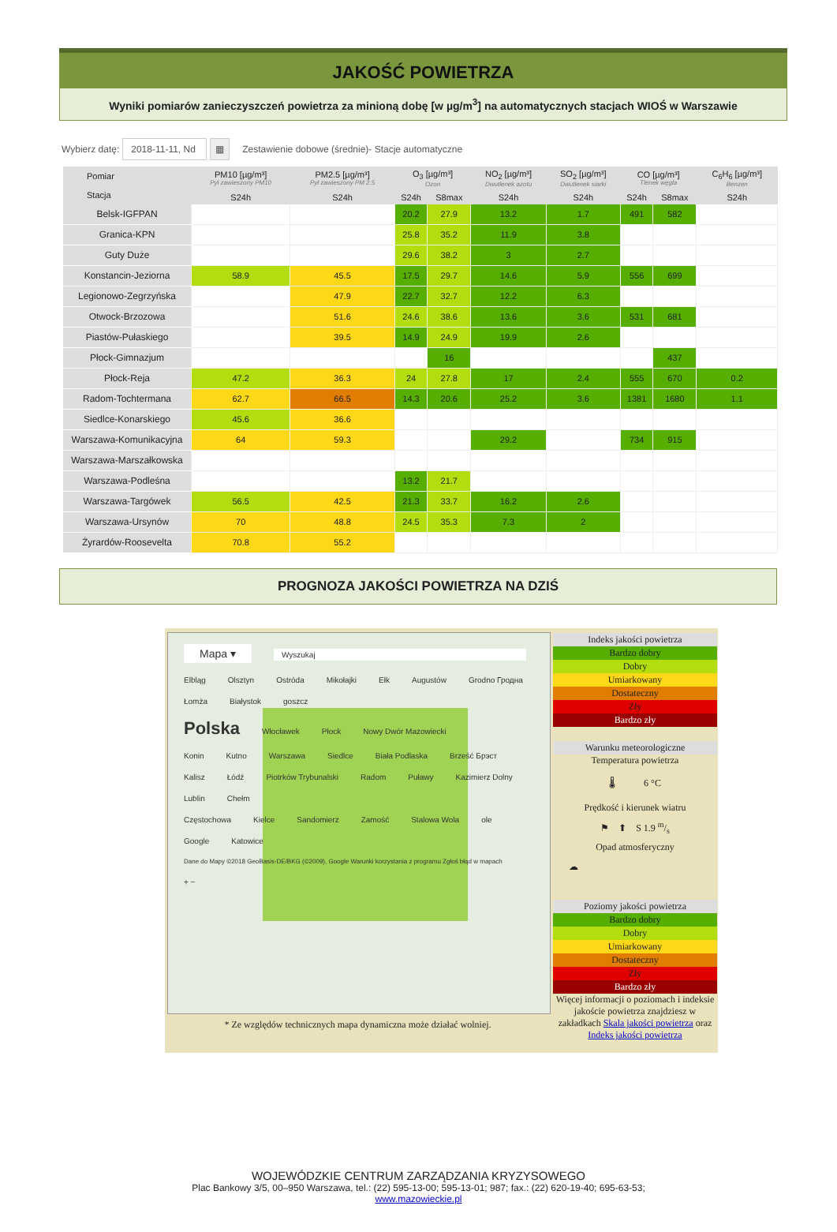JAKOŚĆ POWIETRZA
Wyniki pomiarów zanieczyszczeń powietrza za minioną dobę [w µg/m<sup>3</sup>] na automatycznych stacjach WIOŚ w Warszawie
Wybierz datę: 2018-11-11, Nd ▦ Zestawienie dobowe (średnie)- Stacje automatyczne
| Pomiar Stacja | PM10 [µg/m³] Pył zawieszony PM10 | PM2.5 [µg/m³] Pył zawieszony PM 2.5 | O<sub>3</sub> [µg/m³] Ozon | | NO<sub>2</sub> [µg/m³] Dwutlenek azotu | SO<sub>2</sub> [µg/m³] Dwutlenek siarki | CO [µg/m³] Tlenek węgla | | C<sub>6</sub>H<sub>6</sub> [µg/m³] Benzen |
| --- | --- | --- | --- | --- | --- | --- | --- | --- | --- |
| | S24h | S24h | S24h | S8max | S24h | S24h | S24h | S8max | S24h |
| Belsk-IGFPAN | | | 20.2 | 27.9 | 13.2 | 1.7 | 491 | 582 | |
| Granica-KPN | | | 25.8 | 35.2 | 11.9 | 3.8 | | | |
| Guty Duże | | | 29.6 | 38.2 | 3 | 2.7 | | | |
| Konstancin-Jeziorna | 58.9 | 45.5 | 17.5 | 29.7 | 14.6 | 5.9 | 556 | 699 | |
| Legionowo-Zegrzyńska | | 47.9 | 22.7 | 32.7 | 12.2 | 6.3 | | | |
| Otwock-Brzozowa | | 51.6 | 24.6 | 38.6 | 13.6 | 3.6 | 531 | 681 | |
| Piastów-Pułaskiego | | 39.5 | 14.9 | 24.9 | 19.9 | 2.6 | | | |
| Płock-Gimnazjum | | | | 16 | | | | 437 | |
| Płock-Reja | 47.2 | 36.3 | 24 | 27.8 | 17 | 2.4 | 555 | 670 | 0.2 |
| Radom-Tochtermana | 62.7 | 66.5 | 14.3 | 20.6 | 25.2 | 3.6 | 1381 | 1680 | 1.1 |
| Siedlce-Konarskiego | 45.6 | 36.6 | | | | | | | |
| Warszawa-Komunikacyjna | 64 | 59.3 | | | 29.2 | | 734 | 915 | |
| Warszawa-Marszałkowska | | | | | | | | | |
| Warszawa-Podleśna | | | 13.2 | 21.7 | | | | | |
| Warszawa-Targówek | 56.5 | 42.5 | 21.3 | 33.7 | 16.2 | 2.6 | | | |
| Warszawa-Ursynów | 70 | 48.8 | 24.5 | 35.3 | 7.3 | 2 | | | |
| Żyrardów-Roosevelta | 70.8 | 55.2 | | | | | | | |
PROGNOZA JAKOŚCI POWIETRZA NA DZIŚ
Mapa ▾ Wyszukaj
Elbląg Olsztyn Ostróda Mikołajki Ełk Augustów Grodno Гродна
Łomża Białystok goszcz
Polska Włocławek Płock Nowy Dwór Mazowiecki
Konin Kutno Warszawa Siedlce Biała Podlaska Brześć Брэст
Kalisz Łódź Piotrków Trybunalski Radom Puławy Kazimierz Dolny Lublin Chełm
Częstochowa Kielce Sandomierz Zamość Stalowa Wola ole
Google Katowice Dane do Mapy ©2018 GeoBasis-DE/BKG (©2009), Google Warunki korzystania z programu Zgłoś błąd w mapach + −
* Ze względów technicznych mapa dynamiczna może działać wolniej.
Indeks jakości powietrza
Bardzo dobry
Dobry
Umiarkowany
Dostateczny
Zły
Bardzo zły
Warunku meteorologiczne
Temperatura powietrza
🌡 6 °C
Prędkość i kierunek wiatru
⚑ ⬆ S 1.9 m/s
Opad atmosferyczny
☁
Poziomy jakości powietrza
Bardzo dobry
Dobry
Umiarkowany
Dostateczny
Zły
Bardzo zły
Więcej informacji o poziomach i indeksie jakoście powietrza znajdziesz w zakładkach Skala jakości powietrza oraz Indeks jakości powietrza
WOJEWÓDZKIE CENTRUM ZARZĄDZANIA KRYZYSOWEGO
Plac Bankowy 3/5, 00–950 Warszawa, tel.: (22) 595-13-00; 595-13-01; 987; fax.: (22) 620-19-40; 695-63-53;
www.mazowieckie.pl